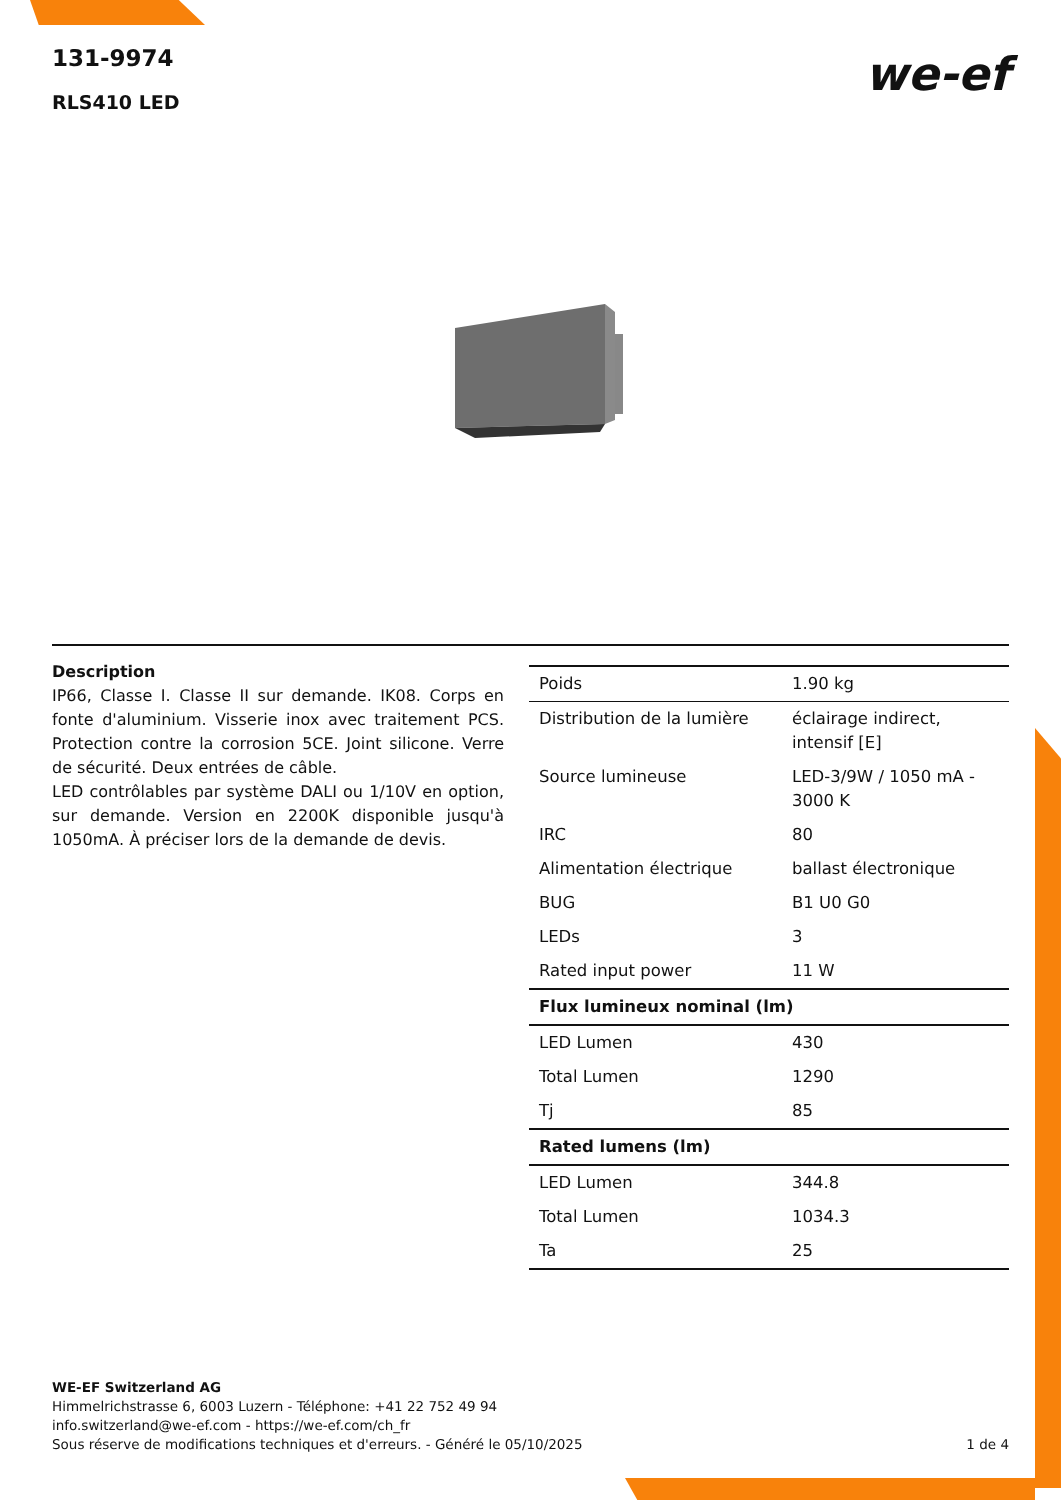131-9974
RLS410 LED
we-ef
Description
IP66, Classe I. Classe II sur demande. IK08. Corps en fonte d'aluminium. Visserie inox avec traitement PCS. Protection contre la corrosion 5CE. Joint silicone. Verre de sécurité. Deux entrées de câble.
LED contrôlables par système DALI ou 1/10V en option, sur demande. Version en 2200K disponible jusqu'à 1050mA. À préciser lors de la demande de devis.
| Poids | 1.90 kg |
| Distribution de la lumière | éclairage indirect, intensif [E] |
| Source lumineuse | LED-3/9W / 1050 mA - 3000 K |
| IRC | 80 |
| Alimentation électrique | ballast électronique |
| BUG | B1 U0 G0 |
| LEDs | 3 |
| Rated input power | 11 W |
| Flux lumineux nominal (lm) | |
| LED Lumen | 430 |
| Total Lumen | 1290 |
| Tj | 85 |
| Rated lumens (lm) | |
| LED Lumen | 344.8 |
| Total Lumen | 1034.3 |
| Ta | 25 |
WE-EF Switzerland AG
Himmelrichstrasse 6, 6003 Luzern - Téléphone: +41 22 752 49 94
info.switzerland@we-ef.com - https://we-ef.com/ch_fr
Sous réserve de modifications techniques et d'erreurs. - Généré le 05/10/2025 1 de 4